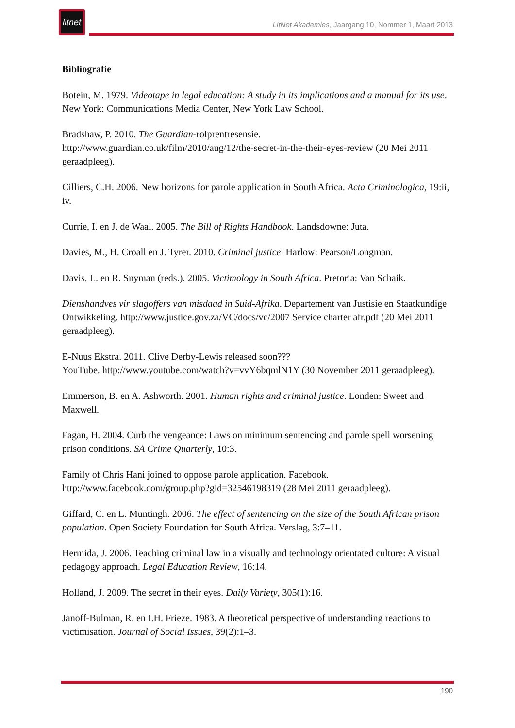litnet
LitNet Akademies, Jaargang 10, Nommer 1, Maart 2013
Bibliografie
Botein, M. 1979. Videotape in legal education: A study in its implications and a manual for its use. New York: Communications Media Center, New York Law School.
Bradshaw, P. 2010. The Guardian-rolprentresensie.
http://www.guardian.co.uk/film/2010/aug/12/the-secret-in-the-their-eyes-review (20 Mei 2011 geraadpleeg).
Cilliers, C.H. 2006. New horizons for parole application in South Africa. Acta Criminologica, 19:ii, iv.
Currie, I. en J. de Waal. 2005. The Bill of Rights Handbook. Landsdowne: Juta.
Davies, M., H. Croall en J. Tyrer. 2010. Criminal justice. Harlow: Pearson/Longman.
Davis, L. en R. Snyman (reds.). 2005. Victimology in South Africa. Pretoria: Van Schaik.
Dienshandves vir slagoffers van misdaad in Suid-Afrika. Departement van Justisie en Staatkundige Ontwikkeling. http://www.justice.gov.za/VC/docs/vc/2007 Service charter afr.pdf (20 Mei 2011 geraadpleeg).
E-Nuus Ekstra. 2011. Clive Derby-Lewis released soon???
YouTube. http://www.youtube.com/watch?v=vvY6bqmlN1Y (30 November 2011 geraadpleeg).
Emmerson, B. en A. Ashworth. 2001. Human rights and criminal justice. Londen: Sweet and Maxwell.
Fagan, H. 2004. Curb the vengeance: Laws on minimum sentencing and parole spell worsening prison conditions. SA Crime Quarterly, 10:3.
Family of Chris Hani joined to oppose parole application. Facebook.
http://www.facebook.com/group.php?gid=32546198319 (28 Mei 2011 geraadpleeg).
Giffard, C. en L. Muntingh. 2006. The effect of sentencing on the size of the South African prison population. Open Society Foundation for South Africa. Verslag, 3:7–11.
Hermida, J. 2006. Teaching criminal law in a visually and technology orientated culture: A visual pedagogy approach. Legal Education Review, 16:14.
Holland, J. 2009. The secret in their eyes. Daily Variety, 305(1):16.
Janoff-Bulman, R. en I.H. Frieze. 1983. A theoretical perspective of understanding reactions to victimisation. Journal of Social Issues, 39(2):1–3.
190